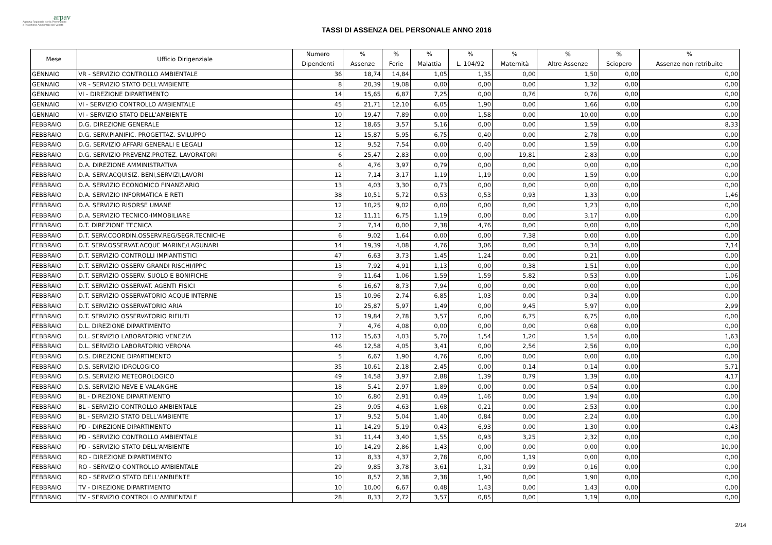arpav
Agenzia Regionale per la Prevenzione
e Protezione Ambientale del Veneto
TASSI DI ASSENZA DEL PERSONALE ANNO 2016
| Mese | Ufficio Dirigenziale | Numero Dipendenti | % Assenze | % Ferie | % Malattia | % L. 104/92 | % Maternità | % Altre Assenze | % Sciopero | % Assenze non retribuite |
| --- | --- | --- | --- | --- | --- | --- | --- | --- | --- | --- |
| GENNAIO | VR - SERVIZIO CONTROLLO AMBIENTALE | 36 | 18,74 | 14,84 | 1,05 | 1,35 | 0,00 | 1,50 | 0,00 | 0,00 |
| GENNAIO | VR - SERVIZIO STATO DELL'AMBIENTE | 8 | 20,39 | 19,08 | 0,00 | 0,00 | 0,00 | 1,32 | 0,00 | 0,00 |
| GENNAIO | VI - DIREZIONE DIPARTIMENTO | 14 | 15,65 | 6,87 | 7,25 | 0,00 | 0,76 | 0,76 | 0,00 | 0,00 |
| GENNAIO | VI - SERVIZIO CONTROLLO AMBIENTALE | 45 | 21,71 | 12,10 | 6,05 | 1,90 | 0,00 | 1,66 | 0,00 | 0,00 |
| GENNAIO | VI - SERVIZIO STATO DELL'AMBIENTE | 10 | 19,47 | 7,89 | 0,00 | 1,58 | 0,00 | 10,00 | 0,00 | 0,00 |
| FEBBRAIO | D.G. DIREZIONE GENERALE | 12 | 18,65 | 3,57 | 5,16 | 0,00 | 0,00 | 1,59 | 0,00 | 8,33 |
| FEBBRAIO | D.G. SERV.PIANIFIC. PROGETTAZ. SVILUPPO | 12 | 15,87 | 5,95 | 6,75 | 0,40 | 0,00 | 2,78 | 0,00 | 0,00 |
| FEBBRAIO | D.G. SERVIZIO AFFARI GENERALI E LEGALI | 12 | 9,52 | 7,54 | 0,00 | 0,40 | 0,00 | 1,59 | 0,00 | 0,00 |
| FEBBRAIO | D.G. SERVIZIO PREVENZ.PROTEZ. LAVORATORI | 6 | 25,47 | 2,83 | 0,00 | 0,00 | 19,81 | 2,83 | 0,00 | 0,00 |
| FEBBRAIO | D.A. DIREZIONE AMMINISTRATIVA | 6 | 4,76 | 3,97 | 0,79 | 0,00 | 0,00 | 0,00 | 0,00 | 0,00 |
| FEBBRAIO | D.A. SERV.ACQUISIZ. BENI,SERVIZI,LAVORI | 12 | 7,14 | 3,17 | 1,19 | 1,19 | 0,00 | 1,59 | 0,00 | 0,00 |
| FEBBRAIO | D.A. SERVIZIO ECONOMICO FINANZIARIO | 13 | 4,03 | 3,30 | 0,73 | 0,00 | 0,00 | 0,00 | 0,00 | 0,00 |
| FEBBRAIO | D.A. SERVIZIO INFORMATICA E RETI | 38 | 10,51 | 5,72 | 0,53 | 0,53 | 0,93 | 1,33 | 0,00 | 1,46 |
| FEBBRAIO | D.A. SERVIZIO RISORSE UMANE | 12 | 10,25 | 9,02 | 0,00 | 0,00 | 0,00 | 1,23 | 0,00 | 0,00 |
| FEBBRAIO | D.A. SERVIZIO TECNICO-IMMOBILIARE | 12 | 11,11 | 6,75 | 1,19 | 0,00 | 0,00 | 3,17 | 0,00 | 0,00 |
| FEBBRAIO | D.T. DIREZIONE TECNICA | 2 | 7,14 | 0,00 | 2,38 | 4,76 | 0,00 | 0,00 | 0,00 | 0,00 |
| FEBBRAIO | D.T. SERV.COORDIN.OSSERV.REG/SEGR.TECNICHE | 6 | 9,02 | 1,64 | 0,00 | 0,00 | 7,38 | 0,00 | 0,00 | 0,00 |
| FEBBRAIO | D.T. SERV.OSSERVAT.ACQUE MARINE/LAGUNARI | 14 | 19,39 | 4,08 | 4,76 | 3,06 | 0,00 | 0,34 | 0,00 | 7,14 |
| FEBBRAIO | D.T. SERVIZIO CONTROLLI IMPIANTISTICI | 47 | 6,63 | 3,73 | 1,45 | 1,24 | 0,00 | 0,21 | 0,00 | 0,00 |
| FEBBRAIO | D.T. SERVIZIO OSSERV GRANDI RISCHI/IPPC | 13 | 7,92 | 4,91 | 1,13 | 0,00 | 0,38 | 1,51 | 0,00 | 0,00 |
| FEBBRAIO | D.T. SERVIZIO OSSERV. SUOLO E BONIFICHE | 9 | 11,64 | 1,06 | 1,59 | 1,59 | 5,82 | 0,53 | 0,00 | 1,06 |
| FEBBRAIO | D.T. SERVIZIO OSSERVAT. AGENTI FISICI | 6 | 16,67 | 8,73 | 7,94 | 0,00 | 0,00 | 0,00 | 0,00 | 0,00 |
| FEBBRAIO | D.T. SERVIZIO OSSERVATORIO ACQUE INTERNE | 15 | 10,96 | 2,74 | 6,85 | 1,03 | 0,00 | 0,34 | 0,00 | 0,00 |
| FEBBRAIO | D.T. SERVIZIO OSSERVATORIO ARIA | 10 | 25,87 | 5,97 | 1,49 | 0,00 | 9,45 | 5,97 | 0,00 | 2,99 |
| FEBBRAIO | D.T. SERVIZIO OSSERVATORIO RIFIUTI | 12 | 19,84 | 2,78 | 3,57 | 0,00 | 6,75 | 6,75 | 0,00 | 0,00 |
| FEBBRAIO | D.L. DIREZIONE DIPARTIMENTO | 7 | 4,76 | 4,08 | 0,00 | 0,00 | 0,00 | 0,68 | 0,00 | 0,00 |
| FEBBRAIO | D.L. SERVIZIO LABORATORIO VENEZIA | 112 | 15,63 | 4,03 | 5,70 | 1,54 | 1,20 | 1,54 | 0,00 | 1,63 |
| FEBBRAIO | D.L. SERVIZIO LABORATORIO VERONA | 46 | 12,58 | 4,05 | 3,41 | 0,00 | 2,56 | 2,56 | 0,00 | 0,00 |
| FEBBRAIO | D.S. DIREZIONE DIPARTIMENTO | 5 | 6,67 | 1,90 | 4,76 | 0,00 | 0,00 | 0,00 | 0,00 | 0,00 |
| FEBBRAIO | D.S. SERVIZIO IDROLOGICO | 35 | 10,61 | 2,18 | 2,45 | 0,00 | 0,14 | 0,14 | 0,00 | 5,71 |
| FEBBRAIO | D.S. SERVIZIO METEOROLOGICO | 49 | 14,58 | 3,97 | 2,88 | 1,39 | 0,79 | 1,39 | 0,00 | 4,17 |
| FEBBRAIO | D.S. SERVIZIO NEVE E VALANGHE | 18 | 5,41 | 2,97 | 1,89 | 0,00 | 0,00 | 0,54 | 0,00 | 0,00 |
| FEBBRAIO | BL - DIREZIONE DIPARTIMENTO | 10 | 6,80 | 2,91 | 0,49 | 1,46 | 0,00 | 1,94 | 0,00 | 0,00 |
| FEBBRAIO | BL - SERVIZIO CONTROLLO AMBIENTALE | 23 | 9,05 | 4,63 | 1,68 | 0,21 | 0,00 | 2,53 | 0,00 | 0,00 |
| FEBBRAIO | BL - SERVIZIO STATO DELL'AMBIENTE | 17 | 9,52 | 5,04 | 1,40 | 0,84 | 0,00 | 2,24 | 0,00 | 0,00 |
| FEBBRAIO | PD - DIREZIONE DIPARTIMENTO | 11 | 14,29 | 5,19 | 0,43 | 6,93 | 0,00 | 1,30 | 0,00 | 0,43 |
| FEBBRAIO | PD - SERVIZIO CONTROLLO AMBIENTALE | 31 | 11,44 | 3,40 | 1,55 | 0,93 | 3,25 | 2,32 | 0,00 | 0,00 |
| FEBBRAIO | PD - SERVIZIO STATO DELL'AMBIENTE | 10 | 14,29 | 2,86 | 1,43 | 0,00 | 0,00 | 0,00 | 0,00 | 10,00 |
| FEBBRAIO | RO - DIREZIONE DIPARTIMENTO | 12 | 8,33 | 4,37 | 2,78 | 0,00 | 1,19 | 0,00 | 0,00 | 0,00 |
| FEBBRAIO | RO - SERVIZIO CONTROLLO AMBIENTALE | 29 | 9,85 | 3,78 | 3,61 | 1,31 | 0,99 | 0,16 | 0,00 | 0,00 |
| FEBBRAIO | RO - SERVIZIO STATO DELL'AMBIENTE | 10 | 8,57 | 2,38 | 2,38 | 1,90 | 0,00 | 1,90 | 0,00 | 0,00 |
| FEBBRAIO | TV - DIREZIONE DIPARTIMENTO | 10 | 10,00 | 6,67 | 0,48 | 1,43 | 0,00 | 1,43 | 0,00 | 0,00 |
| FEBBRAIO | TV - SERVIZIO CONTROLLO AMBIENTALE | 28 | 8,33 | 2,72 | 3,57 | 0,85 | 0,00 | 1,19 | 0,00 | 0,00 |
2/14